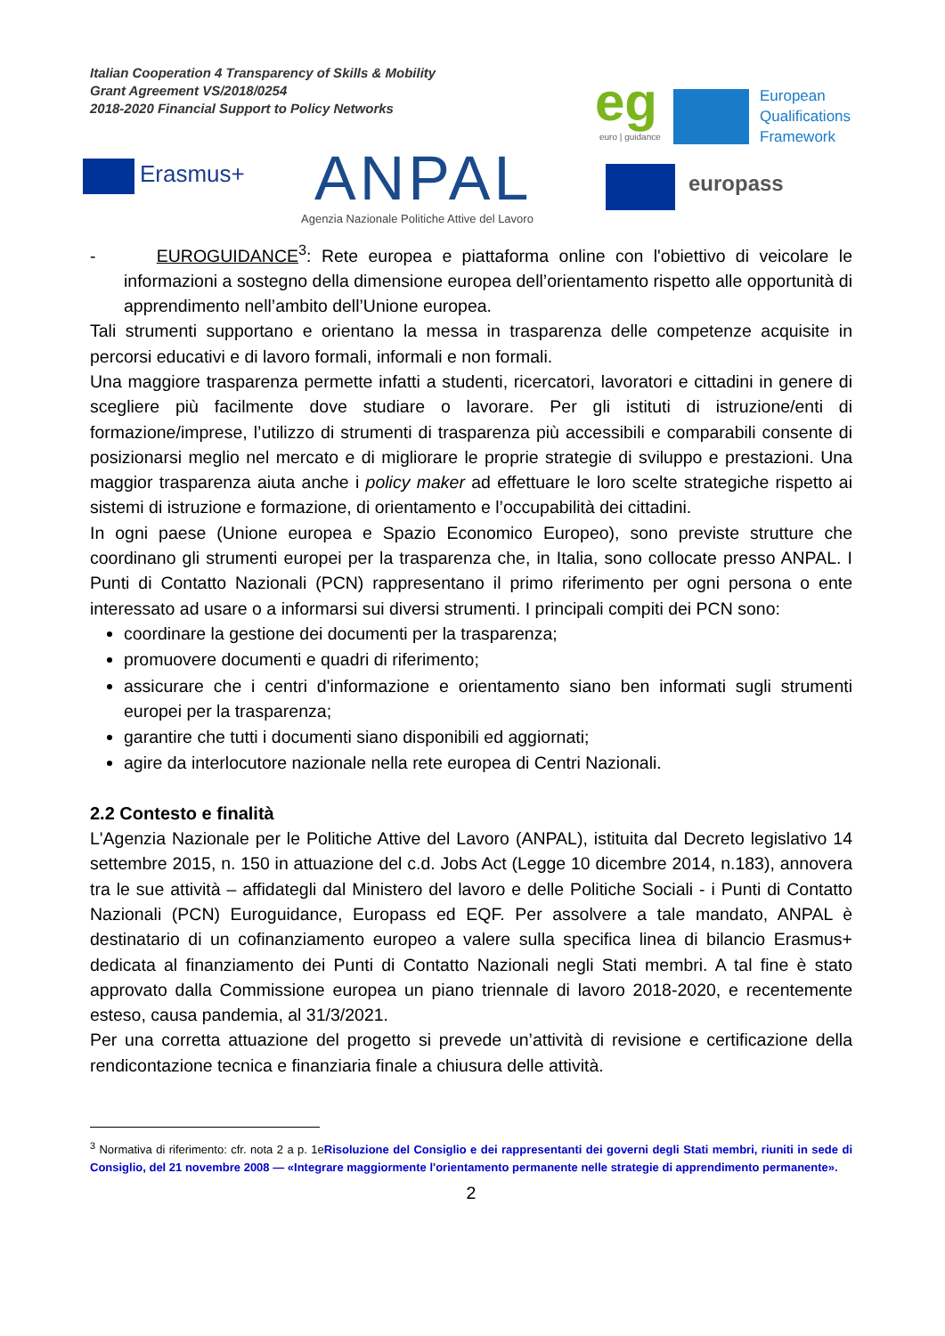Italian Cooperation 4 Transparency of Skills & Mobility
Grant Agreement VS/2018/0254
2018-2020 Financial Support to Policy Networks
Erasmus+ ANPAL
Agenzia Nazionale Politiche Attive del Lavoro
eg
euro | guidance
European
Qualifications
Framework
europass
- EUROGUIDANCE<sup>3</sup>: Rete europea e piattaforma online con l'obiettivo di veicolare le informazioni a sostegno della dimensione europea dell’orientamento rispetto alle opportunità di apprendimento nell’ambito dell’Unione europea.
Tali strumenti supportano e orientano la messa in trasparenza delle competenze acquisite in percorsi educativi e di lavoro formali, informali e non formali.
Una maggiore trasparenza permette infatti a studenti, ricercatori, lavoratori e cittadini in genere di scegliere più facilmente dove studiare o lavorare. Per gli istituti di istruzione/enti di formazione/imprese, l’utilizzo di strumenti di trasparenza più accessibili e comparabili consente di posizionarsi meglio nel mercato e di migliorare le proprie strategie di sviluppo e prestazioni. Una maggior trasparenza aiuta anche i policy maker ad effettuare le loro scelte strategiche rispetto ai sistemi di istruzione e formazione, di orientamento e l’occupabilità dei cittadini.
In ogni paese (Unione europea e Spazio Economico Europeo), sono previste strutture che coordinano gli strumenti europei per la trasparenza che, in Italia, sono collocate presso ANPAL. I Punti di Contatto Nazionali (PCN) rappresentano il primo riferimento per ogni persona o ente interessato ad usare o a informarsi sui diversi strumenti. I principali compiti dei PCN sono:
coordinare la gestione dei documenti per la trasparenza;
promuovere documenti e quadri di riferimento;
assicurare che i centri d'informazione e orientamento siano ben informati sugli strumenti europei per la trasparenza;
garantire che tutti i documenti siano disponibili ed aggiornati;
agire da interlocutore nazionale nella rete europea di Centri Nazionali.
2.2 Contesto e finalità
L'Agenzia Nazionale per le Politiche Attive del Lavoro (ANPAL), istituita dal Decreto legislativo 14 settembre 2015, n. 150 in attuazione del c.d. Jobs Act (Legge 10 dicembre 2014, n.183), annovera tra le sue attività – affidategli dal Ministero del lavoro e delle Politiche Sociali - i Punti di Contatto Nazionali (PCN) Euroguidance, Europass ed EQF. Per assolvere a tale mandato, ANPAL è destinatario di un cofinanziamento europeo a valere sulla specifica linea di bilancio Erasmus+ dedicata al finanziamento dei Punti di Contatto Nazionali negli Stati membri. A tal fine è stato approvato dalla Commissione europea un piano triennale di lavoro 2018-2020, e recentemente esteso, causa pandemia, al 31/3/2021.
Per una corretta attuazione del progetto si prevede un’attività di revisione e certificazione della rendicontazione tecnica e finanziaria finale a chiusura delle attività.
<sup>3</sup> Normativa di riferimento: cfr. nota 2 a p. 1eRisoluzione del Consiglio e dei rappresentanti dei governi degli Stati membri, riuniti in sede di Consiglio, del 21 novembre 2008 — «Integrare maggiormente l'orientamento permanente nelle strategie di apprendimento permanente».
2